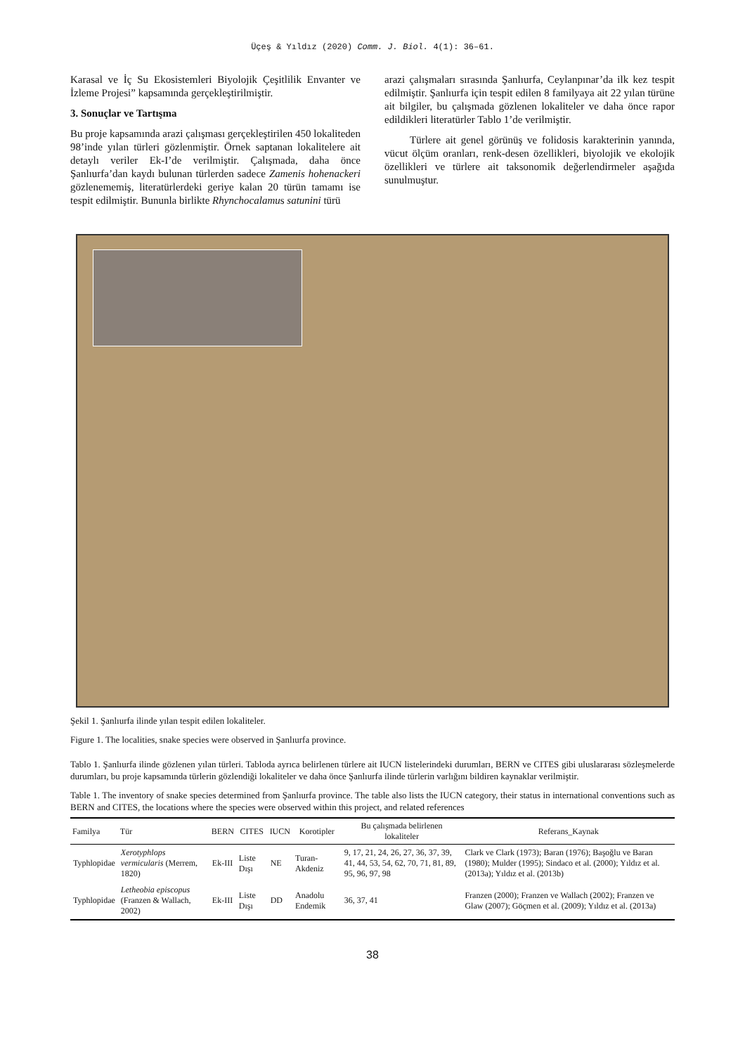Üçeş & Yıldız (2020) Comm. J. Biol. 4(1): 36–61.
Karasal ve İç Su Ekosistemleri Biyolojik Çeşitlilik Envanter ve İzleme Projesi” kapsamında gerçekleştirilmiştir.
3. Sonuçlar ve Tartışma
Bu proje kapsamında arazi çalışması gerçekleştirilen 450 lokaliteden 98’inde yılan türleri gözlenmiştir. Örnek saptanan lokalitelere ait detaylı veriler Ek-I’de verilmiştir. Çalışmada, daha önce Şanlıurfa’dan kaydı bulunan türlerden sadece Zamenis hohenackeri gözlenememiş, literatürlerdeki geriye kalan 20 türün tamamı ise tespit edilmiştir. Bununla birlikte Rhynchocalamus satunini türü
arazi çalışmaları sırasında Şanlıurfa, Ceylanpınar’da ilk kez tespit edilmiştir. Şanlıurfa için tespit edilen 8 familyaya ait 22 yılan türüne ait bilgiler, bu çalışmada gözlenen lokaliteler ve daha önce rapor edildikleri literatürler Tablo 1’de verilmiştir.
Türlere ait genel görünüş ve folidosis karakterinin yanında, vücut ölçüm oranları, renk-desen özellikleri, biyolojik ve ekolojik özellikleri ve türlere ait taksonomik değerlendirmeler aşağıda sunulmuştur.
Şekil 1. Şanlıurfa ilinde yılan tespit edilen lokaliteler.
Figure 1. The localities, snake species were observed in Şanlıurfa province.
Tablo 1. Şanlıurfa ilinde gözlenen yılan türleri. Tabloda ayrıca belirlenen türlere ait IUCN listelerindeki durumları, BERN ve CITES gibi uluslararası sözleşmelerde durumları, bu proje kapsamında türlerin gözlendiği lokaliteler ve daha önce Şanlıurfa ilinde türlerin varlığını bildiren kaynaklar verilmiştir.
Table 1. The inventory of snake species determined from Şanlıurfa province. The table also lists the IUCN category, their status in international conventions such as BERN and CITES, the locations where the species were observed within this project, and related references
| Familya | Tür | BERN | CITES | IUCN | Korotipler | Bu çalışmada belirlenen lokaliteler | Referans_Kaynak |
| --- | --- | --- | --- | --- | --- | --- | --- |
| Typhlopidae | Xerotyphlops vermicularis (Merrem, 1820) | Ek-III | Liste Dışı | NE | Turan-Akdeniz | 9, 17, 21, 24, 26, 27, 36, 37, 39, 41, 44, 53, 54, 62, 70, 71, 81, 89, 95, 96, 97, 98 | Clark ve Clark (1973); Baran (1976); Başoğlu ve Baran (1980); Mulder (1995); Sindaco et al. (2000); Yıldız et al. (2013a); Yıldız et al. (2013b) |
| Typhlopidae | Letheobia episcopus (Franzen & Wallach, 2002) | Ek-III | Liste Dışı | DD | Anadolu Endemik | 36, 37, 41 | Franzen (2000); Franzen ve Wallach (2002); Franzen ve Glaw (2007); Göçmen et al. (2009); Yıldız et al. (2013a) |
38